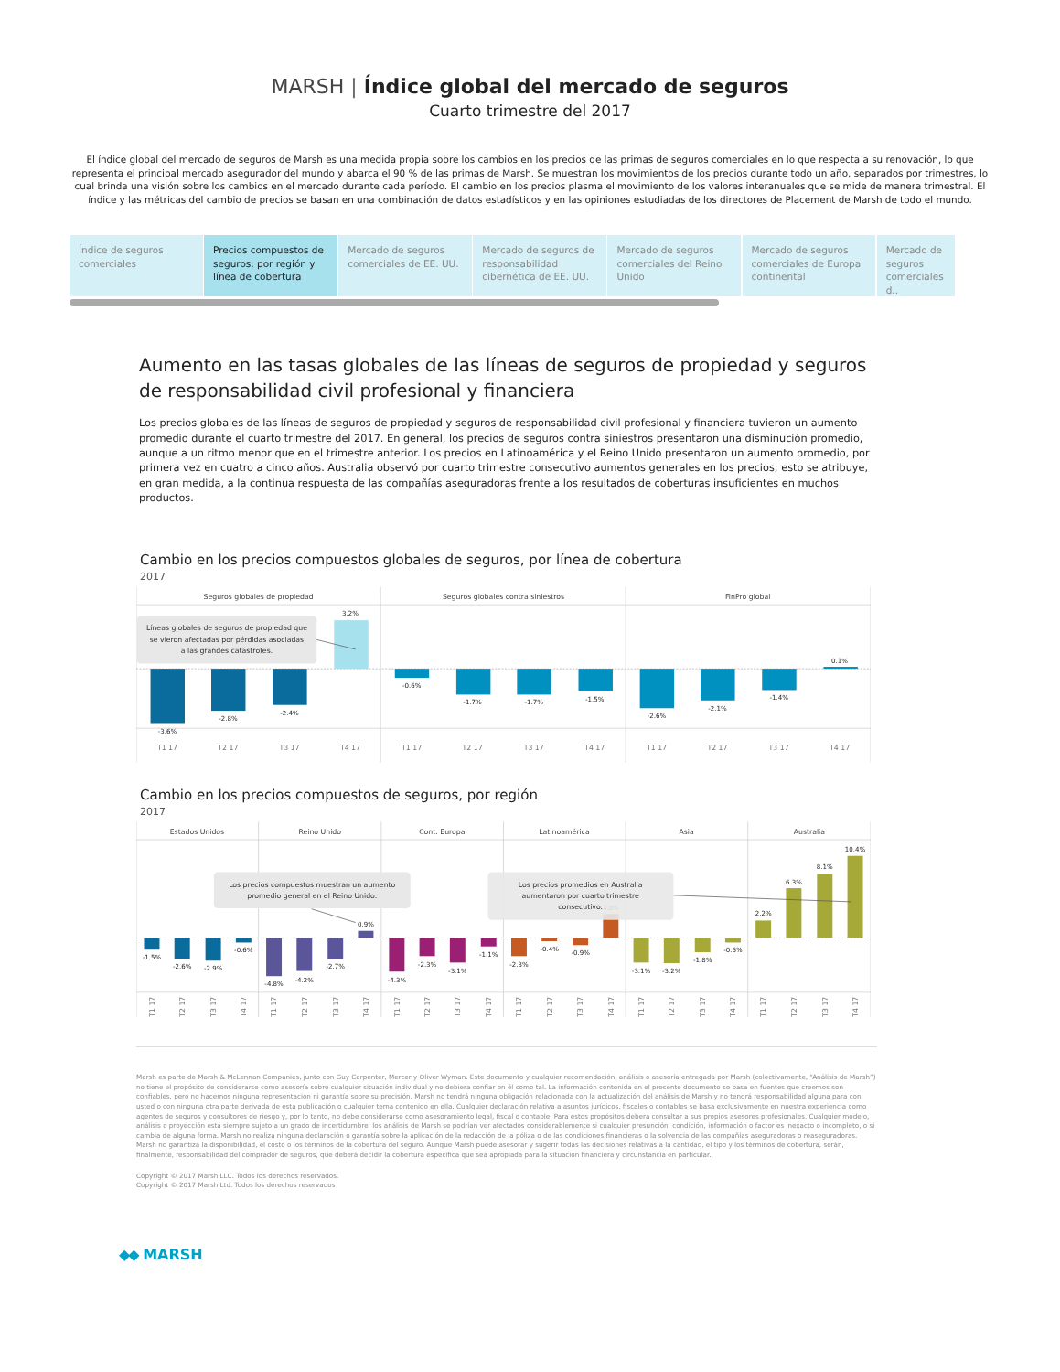MARSH | Índice global del mercado de seguros
Cuarto trimestre del 2017
El índice global del mercado de seguros de Marsh es una medida propia sobre los cambios en los precios de las primas de seguros comerciales en lo que respecta a su renovación, lo que representa el principal mercado asegurador del mundo y abarca el 90 % de las primas de Marsh. Se muestran los movimientos de los precios durante todo un año, separados por trimestres, lo cual brinda una visión sobre los cambios en el mercado durante cada período. El cambio en los precios plasma el movimiento de los valores interanuales que se mide de manera trimestral. El índice y las métricas del cambio de precios se basan en una combinación de datos estadísticos y en las opiniones estudiadas de los directores de Placement de Marsh de todo el mundo.
Índice de seguros comerciales
Precios compuestos de seguros, por región y línea de cobertura
Mercado de seguros comerciales de EE. UU.
Mercado de seguros de responsabilidad cibernética de EE. UU.
Mercado de seguros comerciales del Reino Unido
Mercado de seguros comerciales de Europa continental
Mercado de seguros comerciales d..
Aumento en las tasas globales de las líneas de seguros de propiedad y seguros de responsabilidad civil profesional y financiera
Los precios globales de las líneas de seguros de propiedad y seguros de responsabilidad civil profesional y financiera tuvieron un aumento promedio durante el cuarto trimestre del 2017. En general, los precios de seguros contra siniestros presentaron una disminución promedio, aunque a un ritmo menor que en el trimestre anterior. Los precios en Latinoamérica y el Reino Unido presentaron un aumento promedio, por primera vez en cuatro a cinco años. Australia observó por cuarto trimestre consecutivo aumentos generales en los precios; esto se atribuye, en gran medida, a la continua respuesta de las compañías aseguradoras frente a los resultados de coberturas insuficientes en muchos productos.
Cambio en los precios compuestos globales de seguros, por línea de cobertura
2017
Seguros globales de propiedad
Seguros globales contra siniestros
FinPro global
-3.6%
-2.8%
-2.4%
3.2%
-0.6%
-1.7%
-1.7%
-1.5%
-2.6%
-2.1%
-1.4%
0.1%
T1 17
T2 17
T3 17
T4 17
T1 17
T2 17
T3 17
T4 17
T1 17
T2 17
T3 17
T4 17
Líneas globales de seguros de propiedad que
se vieron afectadas por pérdidas asociadas
a las grandes catástrofes.
Cambio en los precios compuestos de seguros, por región
2017
Estados Unidos
Reino Unido
Cont. Europa
Latinoamérica
Asia
Australia
-1.5%
-2.6%
-2.9%
-0.6%
-4.8%
-4.2%
-2.7%
0.9%
-4.3%
-2.3%
-3.1%
-1.1%
-2.3%
-0.4%
-0.9%
3.0%
-3.1%
-3.2%
-1.8%
-0.6%
2.2%
6.3%
8.1%
10.4%
T1 17
T2 17
T3 17
T4 17
T1 17
T2 17
T3 17
T4 17
T1 17
T2 17
T3 17
T4 17
T1 17
T2 17
T3 17
T4 17
T1 17
T2 17
T3 17
T4 17
T1 17
T2 17
T3 17
T4 17
Los precios compuestos muestran un aumento
promedio general en el Reino Unido.
Los precios promedios en Australia
aumentaron por cuarto trimestre
consecutivo.
Marsh es parte de Marsh & McLennan Companies, junto con Guy Carpenter, Mercer y Oliver Wyman. Este documento y cualquier recomendación, análisis o asesoría entregada por Marsh (colectivamente, “Análisis de Marsh”) no tiene el propósito de considerarse como asesoría sobre cualquier situación individual y no debiera confiar en él como tal. La información contenida en el presente documento se basa en fuentes que creemos son confiables, pero no hacemos ninguna representación ni garantía sobre su precisión. Marsh no tendrá ninguna obligación relacionada con la actualización del análisis de Marsh y no tendrá responsabilidad alguna para con usted o con ninguna otra parte derivada de esta publicación o cualquier tema contenido en ella. Cualquier declaración relativa a asuntos jurídicos, fiscales o contables se basa exclusivamente en nuestra experiencia como agentes de seguros y consultores de riesgo y, por lo tanto, no debe considerarse como asesoramiento legal, fiscal o contable. Para estos propósitos deberá consultar a sus propios asesores profesionales. Cualquier modelo, análisis o proyección está siempre sujeto a un grado de incertidumbre; los análisis de Marsh se podrían ver afectados considerablemente si cualquier presunción, condición, información o factor es inexacto o incompleto, o si cambia de alguna forma. Marsh no realiza ninguna declaración o garantía sobre la aplicación de la redacción de la póliza o de las condiciones financieras o la solvencia de las compañías aseguradoras o reaseguradoras. Marsh no garantiza la disponibilidad, el costo o los términos de la cobertura del seguro. Aunque Marsh puede asesorar y sugerir todas las decisiones relativas a la cantidad, el tipo y los términos de cobertura, serán, finalmente, responsabilidad del comprador de seguros, que deberá decidir la cobertura específica que sea apropiada para la situación financiera y circunstancia en particular.
Copyright © 2017 Marsh LLC. Todos los derechos reservados.
Copyright © 2017 Marsh Ltd. Todos los derechos reservados
◆◆ MARSH